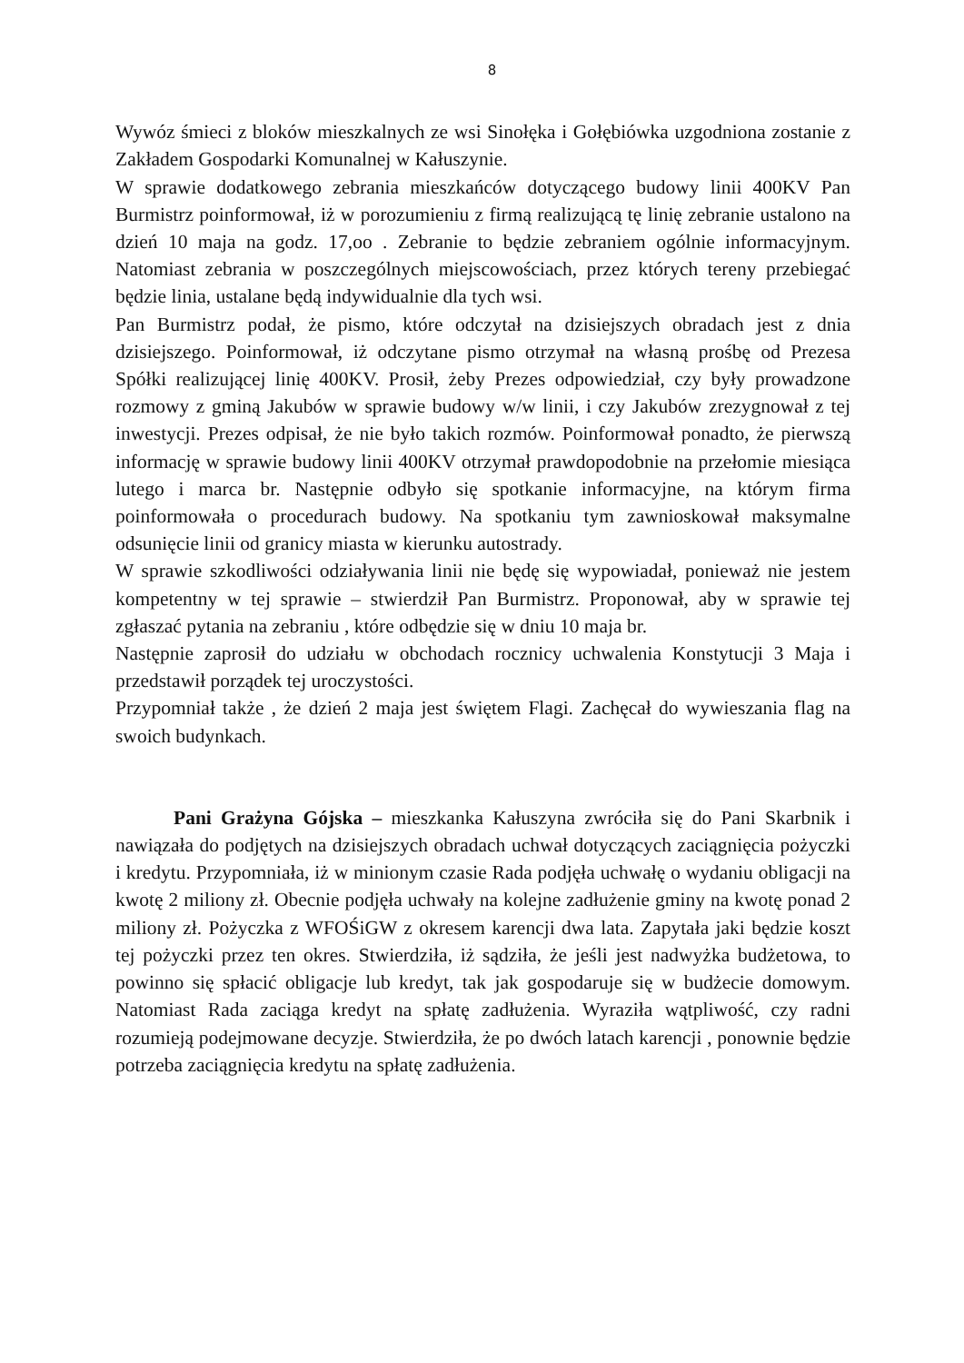8
Wywóz śmieci z bloków mieszkalnych ze wsi Sinołęka i Gołębiówka uzgodniona zostanie z Zakładem Gospodarki Komunalnej w Kałuszynie.
W sprawie dodatkowego zebrania mieszkańców dotyczącego budowy linii 400KV Pan Burmistrz poinformował, iż w porozumieniu z firmą realizującą tę linię zebranie ustalono na dzień 10 maja na godz. 17,oo . Zebranie to będzie zebraniem ogólnie informacyjnym. Natomiast zebrania w poszczególnych miejscowościach, przez których tereny przebiegać będzie linia, ustalane będą indywidualnie dla tych wsi.
Pan Burmistrz podał, że pismo, które odczytał na dzisiejszych obradach jest z dnia dzisiejszego. Poinformował, iż odczytane pismo otrzymał na własną prośbę od Prezesa Spółki realizującej linię 400KV. Prosił, żeby Prezes odpowiedział, czy były prowadzone rozmowy z gminą Jakubów w sprawie budowy w/w linii, i czy Jakubów zrezygnował z tej inwestycji. Prezes odpisał, że nie było takich rozmów. Poinformował ponadto, że pierwszą informację w sprawie budowy linii 400KV otrzymał prawdopodobnie na przełomie miesiąca lutego i marca br. Następnie odbyło się spotkanie informacyjne, na którym firma poinformowała o procedurach budowy. Na spotkaniu tym zawnioskował maksymalne odsunięcie linii od granicy miasta w kierunku autostrady.
W sprawie szkodliwości odziaływania linii nie będę się wypowiadał, ponieważ nie jestem kompetentny w tej sprawie – stwierdził Pan Burmistrz. Proponował, aby w sprawie tej zgłaszać pytania na zebraniu , które odbędzie się w dniu 10 maja br.
Następnie zaprosił do udziału w obchodach rocznicy uchwalenia Konstytucji 3 Maja i przedstawił porządek tej uroczystości.
Przypomniał także , że dzień 2 maja jest świętem Flagi. Zachęcał do wywieszania flag na swoich budynkach.
Pani Grażyna Gójska – mieszkanka Kałuszyna zwróciła się do Pani Skarbnik i nawiązała do podjętych na dzisiejszych obradach uchwał dotyczących zaciągnięcia pożyczki i kredytu. Przypomniała, iż w minionym czasie Rada podjęła uchwałę o wydaniu obligacji na kwotę 2 miliony zł. Obecnie podjęła uchwały na kolejne zadłużenie gminy na kwotę ponad 2 miliony zł. Pożyczka z WFOŚiGW z okresem karencji dwa lata. Zapytała jaki będzie koszt tej pożyczki przez ten okres. Stwierdziła, iż sądziła, że jeśli jest nadwyżka budżetowa, to powinno się spłacić obligacje lub kredyt, tak jak gospodaruje się w budżecie domowym. Natomiast Rada zaciąga kredyt na spłatę zadłużenia. Wyraziła wątpliwość, czy radni rozumieją podejmowane decyzje. Stwierdziła, że po dwóch latach karencji , ponownie będzie potrzeba zaciągnięcia kredytu na spłatę zadłużenia.